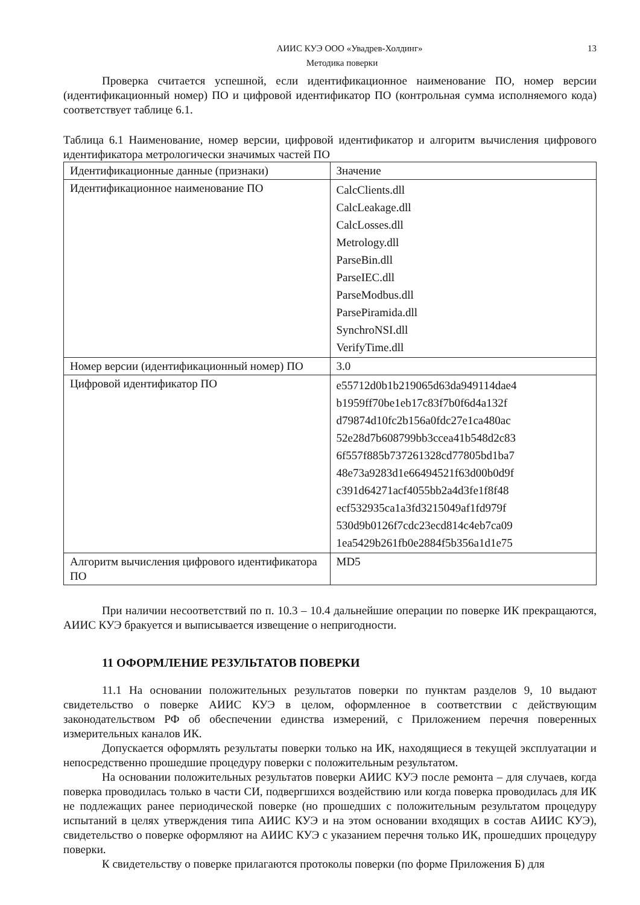АИИС КУЭ ООО «Увадрев-Холдинг» 13
Методика поверки
Проверка считается успешной, если идентификационное наименование ПО, номер версии (идентификационный номер) ПО и цифровой идентификатор ПО (контрольная сумма исполняемого кода) соответствует таблице 6.1.
Таблица 6.1 Наименование, номер версии, цифровой идентификатор и алгоритм вычисления цифрового идентификатора метрологически значимых частей ПО
| Идентификационные данные (признаки) | Значение |
| --- | --- |
| Идентификационное наименование ПО | CalcClients.dll CalcLeakage.dll CalcLosses.dll Metrology.dll ParseBin.dll ParseIEC.dll ParseModbus.dll ParsePiramida.dll SynchroNSI.dll VerifyTime.dll |
| Номер версии (идентификационный номер) ПО | 3.0 |
| Цифровой идентификатор ПО | e55712d0b1b219065d63da949114dae4 b1959ff70be1eb17c83f7b0f6d4a132f d79874d10fc2b156a0fdc27e1ca480ac 52e28d7b608799bb3ccea41b548d2c83 6f557f885b737261328cd77805bd1ba7 48e73a9283d1e66494521f63d00b0d9f c391d64271acf4055bb2a4d3fe1f8f48 ecf532935ca1a3fd3215049af1fd979f 530d9b0126f7cdc23ecd814c4eb7ca09 1ea5429b261fb0e2884f5b356a1d1e75 |
| Алгоритм вычисления цифрового идентификатора ПО | MD5 |
При наличии несоответствий по п. 10.3 – 10.4 дальнейшие операции по поверке ИК прекращаются, АИИС КУЭ бракуется и выписывается извещение о непригодности.
11 ОФОРМЛЕНИЕ РЕЗУЛЬТАТОВ ПОВЕРКИ
11.1 На основании положительных результатов поверки по пунктам разделов 9, 10 выдают свидетельство о поверке АИИС КУЭ в целом, оформленное в соответствии с действующим законодательством РФ об обеспечении единства измерений, с Приложением перечня поверенных измерительных каналов ИК.
Допускается оформлять результаты поверки только на ИК, находящиеся в текущей эксплуатации и непосредственно прошедшие процедуру поверки с положительным результатом.
На основании положительных результатов поверки АИИС КУЭ после ремонта – для случаев, когда поверка проводилась только в части СИ, подвергшихся воздействию или когда поверка проводилась для ИК не подлежащих ранее периодической поверке (но прошедших с положительным результатом процедуру испытаний в целях утверждения типа АИИС КУЭ и на этом основании входящих в состав АИИС КУЭ), свидетельство о поверке оформляют на АИИС КУЭ с указанием перечня только ИК, прошедших процедуру поверки.
К свидетельству о поверке прилагаются протоколы поверки (по форме Приложения Б) для